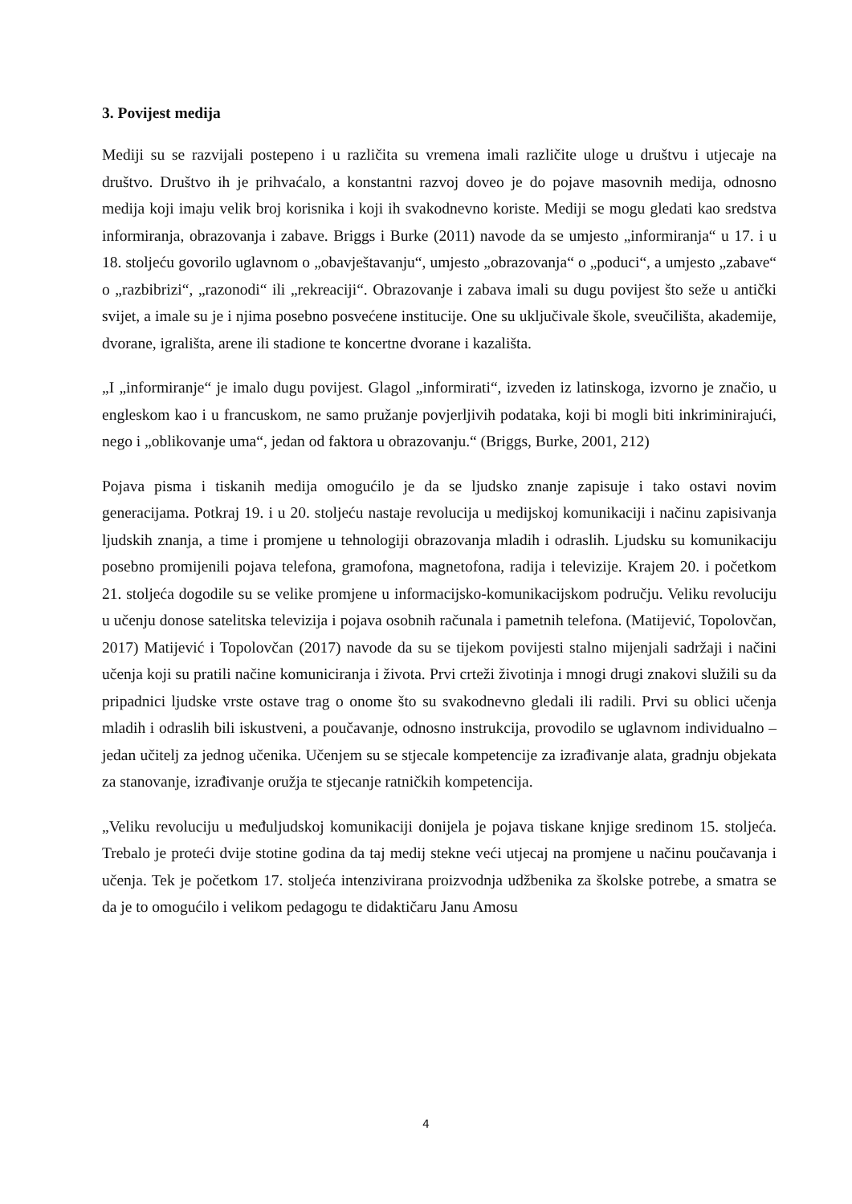3. Povijest medija
Mediji su se razvijali postepeno i u različita su vremena imali različite uloge u društvu i utjecaje na društvo. Društvo ih je prihvaćalo, a konstantni razvoj doveo je do pojave masovnih medija, odnosno medija koji imaju velik broj korisnika i koji ih svakodnevno koriste. Mediji se mogu gledati kao sredstva informiranja, obrazovanja i zabave. Briggs i Burke (2011) navode da se umjesto „informiranja“ u 17. i u 18. stoljeću govorilo uglavnom o „obavještavanju“, umjesto „obrazovanja“ o „poduci“, a umjesto „zabave“ o „razbibrizi“, „razonodi“ ili „rekreaciji“. Obrazovanje i zabava imali su dugu povijest što seže u antički svijet, a imale su je i njima posebno posvećene institucije. One su uključivale škole, sveučilišta, akademije, dvorane, igrališta, arene ili stadione te koncertne dvorane i kazališta.
„I „informiranje“ je imalo dugu povijest. Glagol „informirati“, izveden iz latinskoga, izvorno je značio, u engleskom kao i u francuskom, ne samo pružanje povjerljivih podataka, koji bi mogli biti inkriminirajući, nego i „oblikovanje uma“, jedan od faktora u obrazovanju.“ (Briggs, Burke, 2001, 212)
Pojava pisma i tiskanih medija omogućilo je da se ljudsko znanje zapisuje i tako ostavi novim generacijama. Potkraj 19. i u 20. stoljeću nastaje revolucija u medijskoj komunikaciji i načinu zapisivanja ljudskih znanja, a time i promjene u tehnologiji obrazovanja mladih i odraslih. Ljudsku su komunikaciju posebno promijenili pojava telefona, gramofona, magnetofona, radija i televizije. Krajem 20. i početkom 21. stoljeća dogodile su se velike promjene u informacijsko-komunikacijskom području. Veliku revoluciju u učenju donose satelitska televizija i pojava osobnih računala i pametnih telefona. (Matijević, Topolovčan, 2017) Matijević i Topolovčan (2017) navode da su se tijekom povijesti stalno mijenjali sadržaji i načini učenja koji su pratili načine komuniciranja i života. Prvi crteži životinja i mnogi drugi znakovi služili su da pripadnici ljudske vrste ostave trag o onome što su svakodnevno gledali ili radili. Prvi su oblici učenja mladih i odraslih bili iskustveni, a poučavanje, odnosno instrukcija, provodilo se uglavnom individualno – jedan učitelj za jednog učenika. Učenjem su se stjecale kompetencije za izrađivanje alata, gradnju objekata za stanovanje, izrađivanje oružja te stjecanje ratničkih kompetencija.
„Veliku revoluciju u međuljudskoj komunikaciji donijela je pojava tiskane knjige sredinom 15. stoljeća. Trebalo je proteći dvije stotine godina da taj medij stekne veći utjecaj na promjene u načinu poučavanja i učenja. Tek je početkom 17. stoljeća intenzivirana proizvodnja udžbenika za školske potrebe, a smatra se da je to omogućilo i velikom pedagogu te didaktičaru Janu Amosu
4